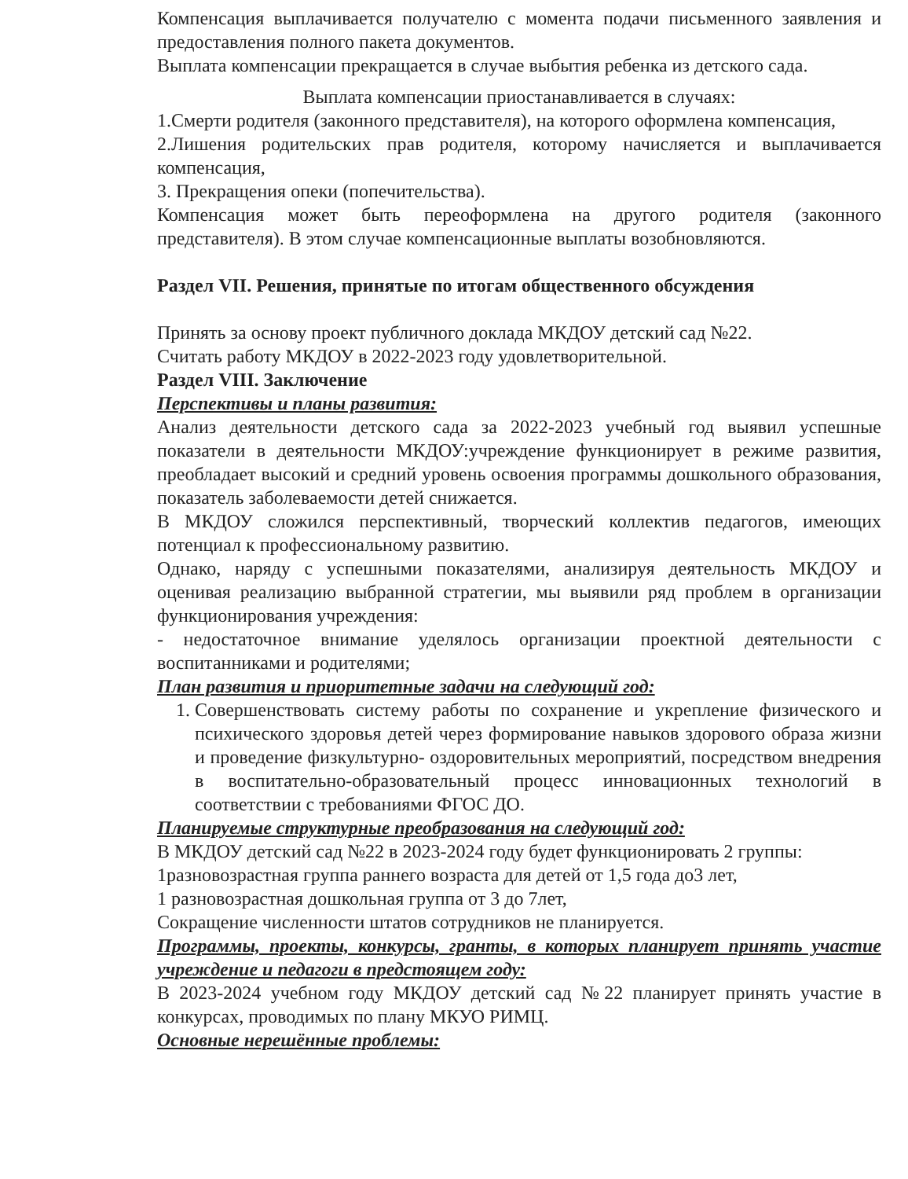Компенсация выплачивается получателю с момента подачи письменного заявления и предоставления полного пакета документов.
Выплата компенсации прекращается в случае выбытия ребенка из детского сада.
Выплата компенсации приостанавливается в случаях:
1.Смерти родителя (законного представителя), на которого оформлена компенсация,
2.Лишения родительских прав родителя, которому начисляется и выплачивается компенсация,
3. Прекращения опеки (попечительства).
Компенсация может быть переоформлена на другого родителя (законного представителя). В этом случае компенсационные выплаты возобновляются.
Раздел VII. Решения, принятые по итогам общественного обсуждения
Принять за основу проект публичного доклада МКДОУ детский сад №22.
Считать работу МКДОУ в 2022-2023 году удовлетворительной.
Раздел VIII. Заключение
Перспективы и планы развития:
Анализ деятельности детского сада за 2022-2023 учебный год выявил успешные показатели в деятельности МКДОУ:учреждение функционирует в режиме развития, преобладает высокий и средний уровень освоения программы дошкольного образования, показатель заболеваемости детей снижается.
В МКДОУ сложился перспективный, творческий коллектив педагогов, имеющих потенциал к профессиональному развитию.
Однако, наряду с успешными показателями, анализируя деятельность МКДОУ и оценивая реализацию выбранной стратегии, мы выявили ряд проблем в организации функционирования учреждения:
- недостаточное внимание уделялось организации проектной деятельности с воспитанниками и родителями;
План развития и приоритетные задачи на следующий год:
1. Совершенствовать систему работы по сохранение и укрепление физического и психического здоровья детей через формирование навыков здорового образа жизни и проведение физкультурно- оздоровительных мероприятий, посредством внедрения в воспитательно-образовательный процесс инновационных технологий в соответствии с требованиями ФГОС ДО.
Планируемые структурные преобразования на следующий год:
В МКДОУ детский сад №22 в 2023-2024 году будет функционировать 2 группы:
1разновозрастная группа раннего возраста для детей от 1,5 года до3 лет,
1 разновозрастная дошкольная группа от 3 до 7лет,
Сокращение численности штатов сотрудников не планируется.
Программы, проекты, конкурсы, гранты, в которых планирует принять участие учреждение и педагоги в предстоящем году:
В 2023-2024 учебном году МКДОУ детский сад №22 планирует принять участие в конкурсах, проводимых по плану МКУО РИМЦ.
Основные нерешённые проблемы: